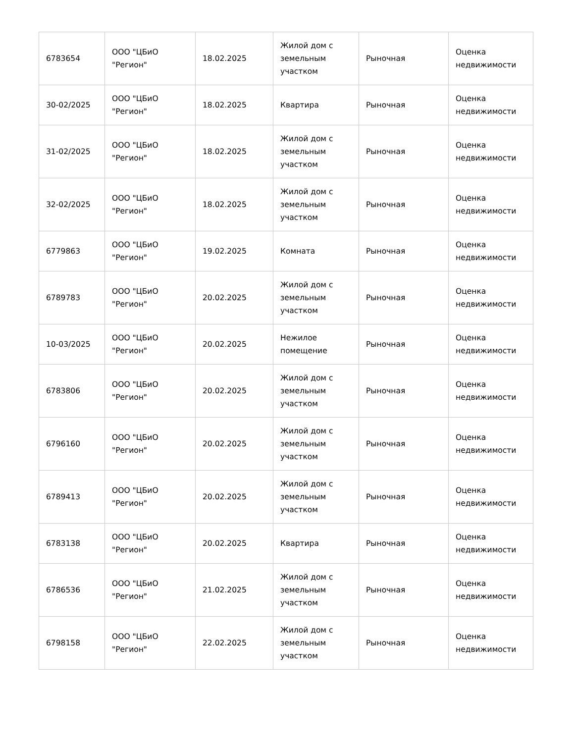| 6783654 | ООО "ЦБиО "Регион" | 18.02.2025 | Жилой дом с земельным участком | Рыночная | Оценка недвижимости |
| 30-02/2025 | ООО "ЦБиО "Регион" | 18.02.2025 | Квартира | Рыночная | Оценка недвижимости |
| 31-02/2025 | ООО "ЦБиО "Регион" | 18.02.2025 | Жилой дом с земельным участком | Рыночная | Оценка недвижимости |
| 32-02/2025 | ООО "ЦБиО "Регион" | 18.02.2025 | Жилой дом с земельным участком | Рыночная | Оценка недвижимости |
| 6779863 | ООО "ЦБиО "Регион" | 19.02.2025 | Комната | Рыночная | Оценка недвижимости |
| 6789783 | ООО "ЦБиО "Регион" | 20.02.2025 | Жилой дом с земельным участком | Рыночная | Оценка недвижимости |
| 10-03/2025 | ООО "ЦБиО "Регион" | 20.02.2025 | Нежилое помещение | Рыночная | Оценка недвижимости |
| 6783806 | ООО "ЦБиО "Регион" | 20.02.2025 | Жилой дом с земельным участком | Рыночная | Оценка недвижимости |
| 6796160 | ООО "ЦБиО "Регион" | 20.02.2025 | Жилой дом с земельным участком | Рыночная | Оценка недвижимости |
| 6789413 | ООО "ЦБиО "Регион" | 20.02.2025 | Жилой дом с земельным участком | Рыночная | Оценка недвижимости |
| 6783138 | ООО "ЦБиО "Регион" | 20.02.2025 | Квартира | Рыночная | Оценка недвижимости |
| 6786536 | ООО "ЦБиО "Регион" | 21.02.2025 | Жилой дом с земельным участком | Рыночная | Оценка недвижимости |
| 6798158 | ООО "ЦБиО "Регион" | 22.02.2025 | Жилой дом с земельным участком | Рыночная | Оценка недвижимости |